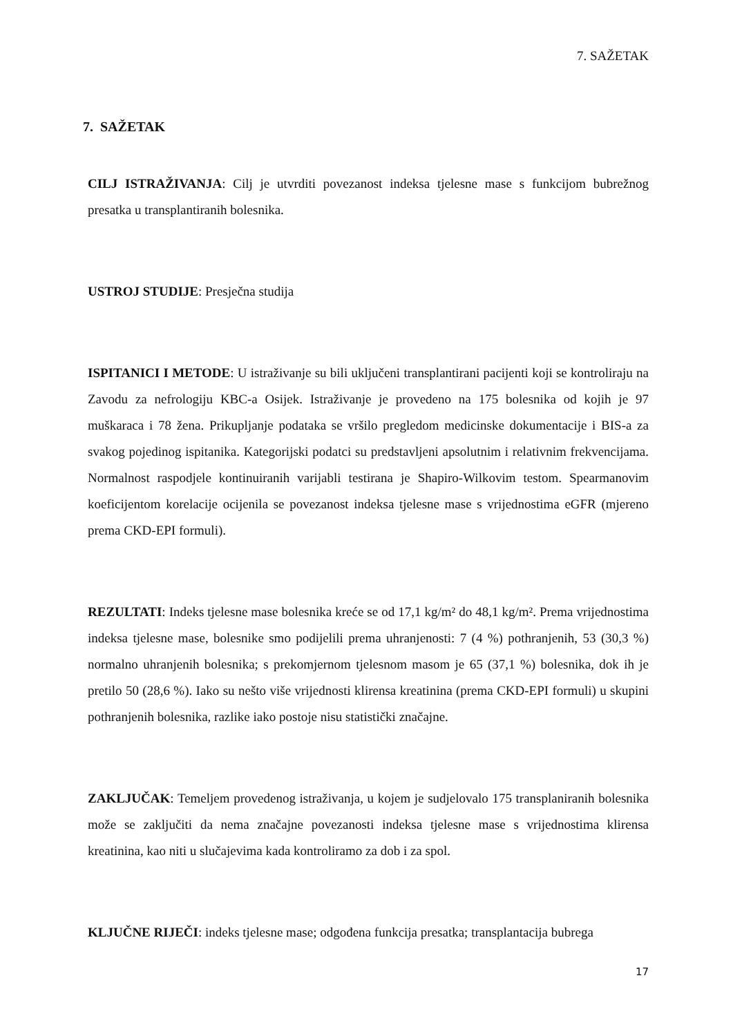7. SAŽETAK
7. SAŽETAK
CILJ ISTRAŽIVANJA: Cilj je utvrditi povezanost indeksa tjelesne mase s funkcijom bubrežnog presatka u transplantiranih bolesnika.
USTROJ STUDIJE: Presječna studija
ISPITANICI I METODE: U istraživanje su bili uključeni transplantirani pacijenti koji se kontroliraju na Zavodu za nefrologiju KBC-a Osijek. Istraživanje je provedeno na 175 bolesnika od kojih je 97 muškaraca i 78 žena. Prikupljanje podataka se vršilo pregledom medicinske dokumentacije i BIS-a za svakog pojedinog ispitanika. Kategorijski podatci su predstavljeni apsolutnim i relativnim frekvencijama. Normalnost raspodjele kontinuiranih varijabli testirana je Shapiro-Wilkovim testom. Spearmanovim koeficijentom korelacije ocijenila se povezanost indeksa tjelesne mase s vrijednostima eGFR (mjereno prema CKD-EPI formuli).
REZULTATI: Indeks tjelesne mase bolesnika kreće se od 17,1 kg/m² do 48,1 kg/m². Prema vrijednostima indeksa tjelesne mase, bolesnike smo podijelili prema uhranjenosti: 7 (4 %) pothranjenih, 53 (30,3 %) normalno uhranjenih bolesnika; s prekomjernom tjelesnom masom je 65 (37,1 %) bolesnika, dok ih je pretilo 50 (28,6 %). Iako su nešto više vrijednosti klirensa kreatinina (prema CKD-EPI formuli) u skupini pothranjenih bolesnika, razlike iako postoje nisu statistički značajne.
ZAKLJUČAK: Temeljem provedenog istraživanja, u kojem je sudjelovalo 175 transplaniranih bolesnika može se zaključiti da nema značajne povezanosti indeksa tjelesne mase s vrijednostima klirensa kreatinina, kao niti u slučajevima kada kontroliramo za dob i za spol.
KLJUČNE RIJEČI: indeks tjelesne mase; odgođena funkcija presatka; transplantacija bubrega
17